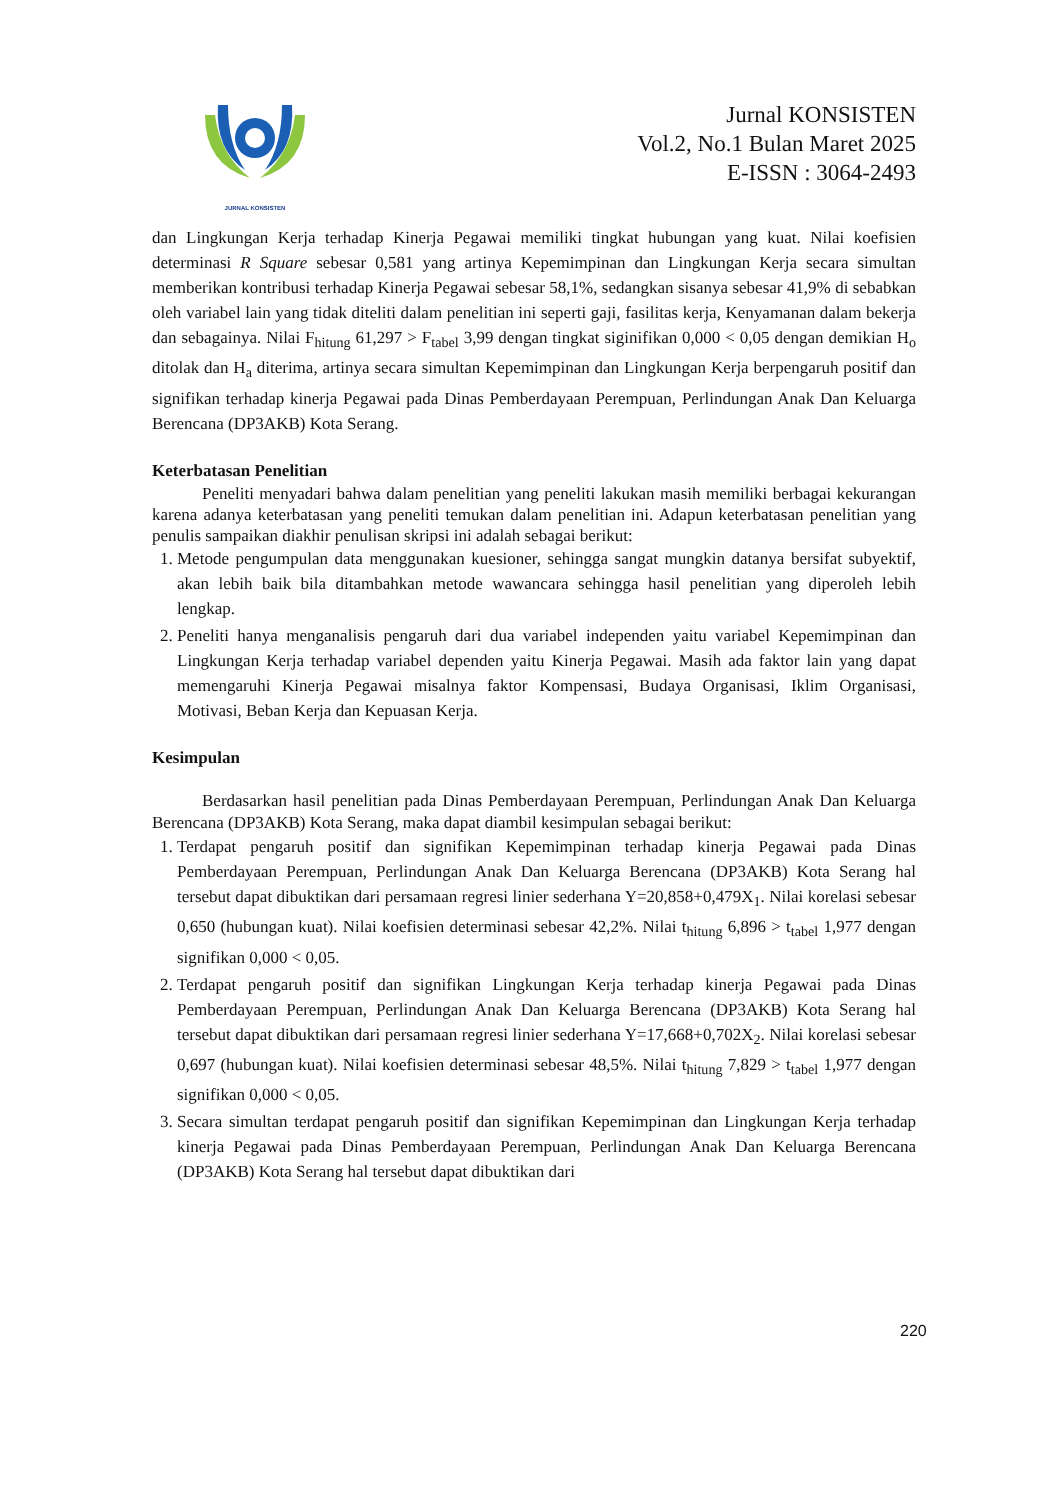JURNAL KONSISTEN
Jurnal KONSISTEN
Vol.2, No.1 Bulan Maret 2025
E-ISSN : 3064-2493
dan Lingkungan Kerja terhadap Kinerja Pegawai memiliki tingkat hubungan yang kuat. Nilai koefisien determinasi R Square sebesar 0,581 yang artinya Kepemimpinan dan Lingkungan Kerja secara simultan memberikan kontribusi terhadap Kinerja Pegawai sebesar 58,1%, sedangkan sisanya sebesar 41,9% di sebabkan oleh variabel lain yang tidak diteliti dalam penelitian ini seperti gaji, fasilitas kerja, Kenyamanan dalam bekerja dan sebagainya. Nilai F<sub>hitung</sub> 61,297 > F<sub>tabel</sub> 3,99 dengan tingkat siginifikan 0,000 < 0,05 dengan demikian H<sub>o</sub> ditolak dan H<sub>a</sub> diterima, artinya secara simultan Kepemimpinan dan Lingkungan Kerja berpengaruh positif dan signifikan terhadap kinerja Pegawai pada Dinas Pemberdayaan Perempuan, Perlindungan Anak Dan Keluarga Berencana (DP3AKB) Kota Serang.
Keterbatasan Penelitian
Peneliti menyadari bahwa dalam penelitian yang peneliti lakukan masih memiliki berbagai kekurangan karena adanya keterbatasan yang peneliti temukan dalam penelitian ini. Adapun keterbatasan penelitian yang penulis sampaikan diakhir penulisan skripsi ini adalah sebagai berikut:
1. Metode pengumpulan data menggunakan kuesioner, sehingga sangat mungkin datanya bersifat subyektif, akan lebih baik bila ditambahkan metode wawancara sehingga hasil penelitian yang diperoleh lebih lengkap.
2. Peneliti hanya menganalisis pengaruh dari dua variabel independen yaitu variabel Kepemimpinan dan Lingkungan Kerja terhadap variabel dependen yaitu Kinerja Pegawai. Masih ada faktor lain yang dapat memengaruhi Kinerja Pegawai misalnya faktor Kompensasi, Budaya Organisasi, Iklim Organisasi, Motivasi, Beban Kerja dan Kepuasan Kerja.
Kesimpulan
Berdasarkan hasil penelitian pada Dinas Pemberdayaan Perempuan, Perlindungan Anak Dan Keluarga Berencana (DP3AKB) Kota Serang, maka dapat diambil kesimpulan sebagai berikut:
1. Terdapat pengaruh positif dan signifikan Kepemimpinan terhadap kinerja Pegawai pada Dinas Pemberdayaan Perempuan, Perlindungan Anak Dan Keluarga Berencana (DP3AKB) Kota Serang hal tersebut dapat dibuktikan dari persamaan regresi linier sederhana Y=20,858+0,479X<sub>1</sub>. Nilai korelasi sebesar 0,650 (hubungan kuat). Nilai koefisien determinasi sebesar 42,2%. Nilai t<sub>hitung</sub> 6,896 > t<sub>tabel</sub> 1,977 dengan signifikan 0,000 < 0,05.
2. Terdapat pengaruh positif dan signifikan Lingkungan Kerja terhadap kinerja Pegawai pada Dinas Pemberdayaan Perempuan, Perlindungan Anak Dan Keluarga Berencana (DP3AKB) Kota Serang hal tersebut dapat dibuktikan dari persamaan regresi linier sederhana Y=17,668+0,702X<sub>2</sub>. Nilai korelasi sebesar 0,697 (hubungan kuat). Nilai koefisien determinasi sebesar 48,5%. Nilai t<sub>hitung</sub> 7,829 > t<sub>tabel</sub> 1,977 dengan signifikan 0,000 < 0,05.
3. Secara simultan terdapat pengaruh positif dan signifikan Kepemimpinan dan Lingkungan Kerja terhadap kinerja Pegawai pada Dinas Pemberdayaan Perempuan, Perlindungan Anak Dan Keluarga Berencana (DP3AKB) Kota Serang hal tersebut dapat dibuktikan dari
220